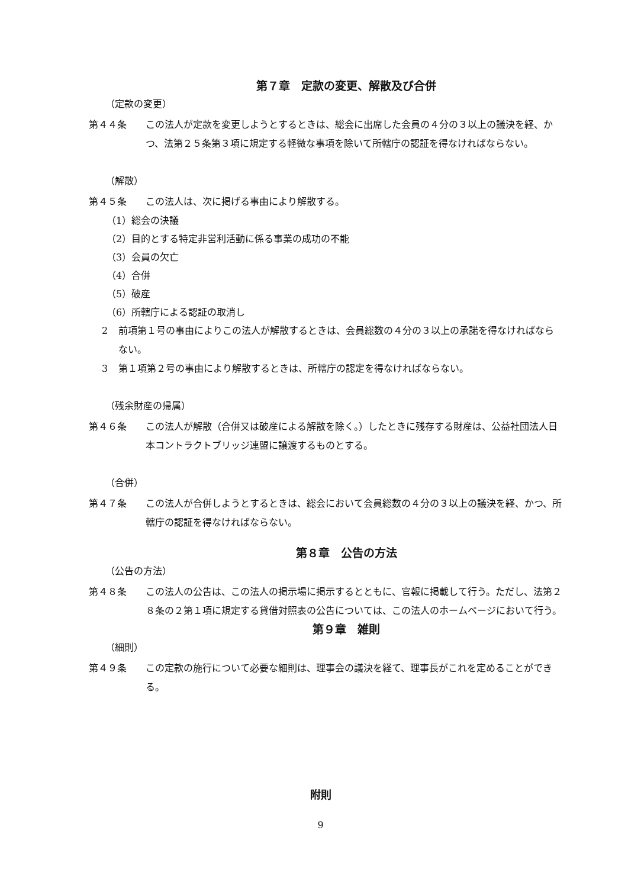第７章　定款の変更、解散及び合併
（定款の変更）
第４４条 この法人が定款を変更しようとするときは、総会に出席した会員の４分の３以上の議決を経、かつ、法第２５条第３項に規定する軽微な事項を除いて所轄庁の認証を得なければならない。
（解散）
第４５条 この法人は、次に掲げる事由により解散する。
（1）総会の決議
（2）目的とする特定非営利活動に係る事業の成功の不能
（3）会員の欠亡
（4）合併
（5）破産
（6）所轄庁による認証の取消し
2 前項第１号の事由によりこの法人が解散するときは、会員総数の４分の３以上の承諾を得なければならない。
3 第１項第２号の事由により解散するときは、所轄庁の認定を得なければならない。
（残余財産の帰属）
第４６条 この法人が解散（合併又は破産による解散を除く。）したときに残存する財産は、公益社団法人日本コントラクトブリッジ連盟に譲渡するものとする。
（合併）
第４７条 この法人が合併しようとするときは、総会において会員総数の４分の３以上の議決を経、かつ、所轄庁の認証を得なければならない。
第８章　公告の方法
（公告の方法）
第４８条 この法人の公告は、この法人の掲示場に掲示するとともに、官報に掲載して行う。ただし、法第２８条の２第１項に規定する貸借対照表の公告については、この法人のホームページにおいて行う。
第９章　雑則
（細則）
第４９条 この定款の施行について必要な細則は、理事会の議決を経て、理事長がこれを定めることができる。
附則
9